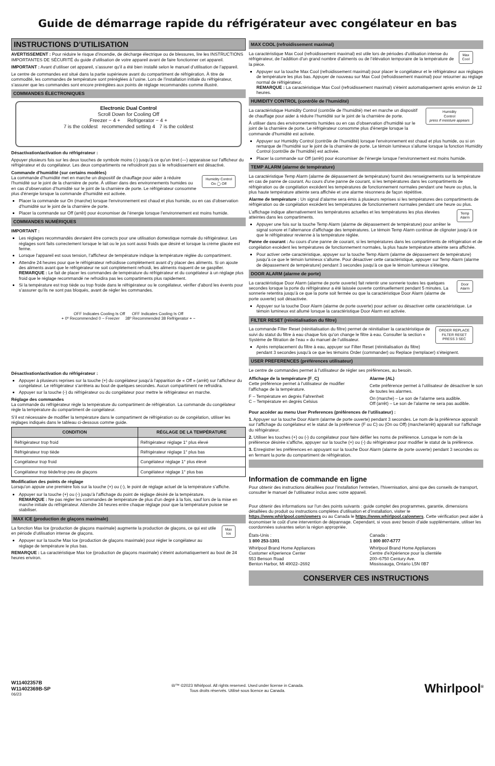Guide de démarrage rapide du réfrigérateur avec congélateur en bas
INSTRUCTIONS D’UTILISATION
AVERTISSEMENT : Pour réduire le risque d’incendie, de décharge électrique ou de blessures, lire les INSTRUCTIONS IMPORTANTES DE SÉCURITÉ du guide d’utilisation de votre appareil avant de faire fonctionner cet appareil.
IMPORTANT : Avant d’utiliser cet appareil, s’assurer qu’il a été bien installé selon le manuel d’utilisation de l’appareil.
Le centre de commandes est situé dans la partie supérieure avant du compartiment de réfrigération. À titre de commodité, les commandes de température sont préréglées à l’usine. Lors de l’installation initiale du réfrigérateur, s’assurer que les commandes sont encore préréglées aux points de réglage recommandés comme illustré.
COMMANDES ÉLECTRONIQUES
Electronic Dual Control
Scroll Down for Cooling Off
Freezer − 4 + Refrigerator − 4 +
7 is the coldest recommended setting 4 7 is the coldest
Désactivation/activation du réfrigérateur :
Appuyer plusieurs fois sur les deux touches de symbole moins (-) jusqu’à ce qu’un tiret (—) apparaisse sur l’afficheur du réfrigérateur et du congélateur. Les deux compartiments ne refroidiront pas si le refroidissement est désactivé.
Commande d’humidité (sur certains modèles)
Humidity Control
On ◯ Off La commande d’humidité met en marche un dispositif de chauffage pour aider à réduire l’humidité sur le joint de la charnière de porte. À utiliser dans des environnements humides ou en cas d’observation d’humidité sur le joint de la charnière de porte. Le réfrigérateur consomme plus d’énergie lorsque la commande d’humidité est activée.
Placer la commande sur On (marche) lorsque l’environnement est chaud et plus humide, ou en cas d’observation d’humidité sur le joint de la charnière de porte.
Placer la commande sur Off (arrêt) pour économiser de l’énergie lorsque l’environnement est moins humide.
COMMANDES NUMÉRIQUES
IMPORTANT :
Les réglages recommandés devraient être corrects pour une utilisation domestique normale du réfrigérateur. Les réglages sont faits correctement lorsque le lait ou le jus sont aussi froids que désiré et lorsque la crème glacée est ferme.
Lorsque l’appareil est sous tension, l’afficheur de température indique la température réglée du compartiment.
Attendre 24 heures pour que le réfrigérateur refroidisse complètement avant d’y placer des aliments. Si on ajoute des aliments avant que le réfrigérateur ne soit complètement refroidi, les aliments risquent de se gaspiller.
REMARQUE : Le fait de placer les commandes de température du réfrigérateur et du congélateur à un réglage plus froid que le réglage recommandé ne refroidira pas les compartiments plus rapidement.
Si la température est trop tiède ou trop froide dans le réfrigérateur ou le congélateur, vérifier d’abord les évents pour s’assurer qu’ils ne sont pas bloqués, avant de régler les commandes.
OFF Indicates Cooling Is Off OFF Indicates Cooling Is Off
+ 0º Recommended 0 − Freezer 38º Recommended 38 Refrigerator + −
Désactivation/activation du réfrigérateur :
Appuyer à plusieurs reprises sur la touche (+) du congélateur jusqu’à l’apparition de « Off » (arrêt) sur l’afficheur du congélateur. Le réfrigérateur s’arrêtera au bout de quelques secondes. Aucun compartiment ne refroidira.
Appuyer sur la touche (-) du réfrigérateur ou du congélateur pour mettre le réfrigérateur en marche.
Réglage des commandes
La commande du réfrigérateur règle la température du compartiment de réfrigération. La commande du congélateur règle la température du compartiment de congélateur.
S’il est nécessaire de modifier la température dans le compartiment de réfrigération ou de congélation, utiliser les réglages indiqués dans le tableau ci-dessous comme guide.
| CONDITION | RÉGLAGE DE LA TEMPÉRATURE |
| --- | --- |
| Réfrigérateur trop froid | Réfrigérateur réglage 1° plus élevé |
| Réfrigérateur trop tiède | Réfrigérateur réglage 1° plus bas |
| Congélateur trop froid | Congélateur réglage 1° plus élevé |
| Congélateur trop tiède/trop peu de glaçons | Congélateur réglage 1° plus bas |
Modification des points de réglage
Lorsqu’on appuie une première fois sur la touche (+) ou (-), le point de réglage actuel de la température s’affiche.
Appuyer sur la touche (+) ou (-) jusqu’à l’affichage du point de réglage désiré de la température.
REMARQUE : Ne pas régler les commandes de température de plus d’un degré à la fois, sauf lors de la mise en marche initiale du réfrigérateur. Attendre 24 heures entre chaque réglage pour que la température puisse se stabiliser.
MAX ICE (production de glaçons maximale)
Max
Ice La fonction Max Ice (production de glaçons maximale) augmente la production de glaçons, ce qui est utile en période d’utilisation intense de glaçons.
Appuyer sur la touche Max Ice (production de glaçons maximale) pour régler le congélateur au réglage de température le plus bas.
REMARQUE : La caractéristique Max Ice (production de glaçons maximale) s’éteint automatiquement au bout de 24 heures environ.
MAX COOL (refroidissement maximal)
Max
Cool La caractéristique Max Cool (refroidissement maximal) est utile lors de périodes d’utilisation intense du réfrigérateur, de l’addition d’un grand nombre d’aliments ou de l’élévation temporaire de la température de la pièce.
Appuyer sur la touche Max Cool (refroidissement maximal) pour placer le congélateur et le réfrigérateur aux réglages de température les plus bas. Appuyer de nouveau sur Max Cool (refroidissement maximal) pour retourner au réglage normal de réfrigérateur.
REMARQUE : La caractéristique Max Cool (refroidissement maximal) s’éteint automatiquement après environ de 12 heures.
HUMIDITY CONTROL (contrôle de l’humidité)
Humidity
Control
press if moisture appears La caractéristique Humidity Control (contrôle de l’humidité) met en marche un dispositif de chauffage pour aider à réduire l’humidité sur le joint de la charnière de porte.
À utiliser dans des environnements humides ou en cas d’observation d’humidité sur le joint de la charnière de porte. Le réfrigérateur consomme plus d’énergie lorsque la commande d’humidité est activée.
Appuyer sur Humidity Control (contrôle de l’humidité) lorsque l’environnement est chaud et plus humide, ou si on remarque de l’humidité sur le joint de la charnière de porte. Le témoin lumineux s’allume lorsque la fonction Humidity Control (contrôle de l’humidité) est activée.
Placer la commande sur Off (arrêt) pour économiser de l’énergie lorsque l’environnement est moins humide.
TEMP ALARM (alarme de température)
La caractéristique Temp Alarm (alarme de dépassement de température) fournit des renseignements sur la température en cas de panne de courant. Au cours d’une panne de courant, si les températures dans les compartiments de réfrigération ou de congélation excèdent les températures de fonctionnement normales pendant une heure ou plus, la plus haute température atteinte sera affichée et une alarme résonnera de façon répétitive.
Alarme de température : Un signal d’alarme sera émis à plusieurs reprises si les températures des compartiments de réfrigération ou de congélation excèdent les températures de fonctionnement normales pendant une heure ou plus.
Temp
Alarm L’affichage indique alternativement les températures actuelles et les températures les plus élevées atteintes dans les compartiments.
Appuyer une fois sur la touche Temp Alarm (alarme de dépassement de température) pour arrêter le signal sonore et l’alternance d’affichage des températures. Le témoin Temp Alarm continue de clignoter jusqu’à ce que le réfrigérateur revienne à la température réglée.
Panne de courant : Au cours d’une panne de courant, si les températures dans les compartiments de réfrigération et de congélation excèdent les températures de fonctionnement normales, la plus haute température atteinte sera affichée.
Pour activer cette caractéristique, appuyer sur la touche Temp Alarm (alarme de dépassement de température) jusqu’à ce que le témoin lumineux s’allume. Pour désactiver cette caractéristique, appuyer sur Temp Alarm (alarme de dépassement de température) pendant 3 secondes jusqu’à ce que le témoin lumineux s’éteigne.
DOOR ALARM (alarme de porte)
Door
Alarm La caractéristique Door Alarm (alarme de porte ouverte) fait retentir une sonnerie toutes les quelques secondes lorsque la porte du réfrigérateur a été laissée ouverte continuellement pendant 5 minutes. La sonnerie retentira jusqu’à ce que la porte soit fermée ou que la caractéristique Door Alarm (alarme de porte ouverte) soit désactivée.
Appuyer sur la touche Door Alarm (alarme de porte ouverte) pour activer ou désactiver cette caractéristique. Le témoin lumineux est allumé lorsque la caractéristique Door Alarm est activée.
FILTER RESET (réinitialisation du filtre)
ORDER REPLACE
FILTER RESET
PRESS 3 SEC La commande Filter Reset (réinitialisation du filtre) permet de réinitialiser la caractéristique de suivi du statut du filtre à eau chaque fois qu’on change le filtre à eau. Consulter la section « Système de filtration de l’eau » du manuel de l’utilisateur.
Après remplacement du filtre à eau, appuyer sur Filter Reset (réinitialisation du filtre) pendant 3 secondes jusqu’à ce que les témoins Order (commander) ou Replace (remplacer) s’éteignent.
USER PREFERENCES (préférences utilisateur)
Le centre de commandes permet à l’utilisateur de régler ses préférences, au besoin.
Affichage de la température (F_C)
Cette préférence permet à l’utilisateur de modifier l’affichage de la température.
F – Température en degrés Fahrenheit
C – Température en degrés Celsius
Alarme (AL)
Cette préférence permet à l’utilisateur de désactiver le son de toutes les alarmes.
On (marche) – Le son de l’alarme sera audible.
Off (arrêt) – Le son de l’alarme ne sera pas audible.
Pour accéder au menu User Preferences (préférences de l’utilisateur) :
1. Appuyer sur la touche Door Alarm (alarme de porte ouverte) pendant 3 secondes. Le nom de la préférence apparaît sur l’affichage du congélateur et le statut de la préférence (F ou C) ou (On ou Off) (marche/arrêt) apparaît sur l’affichage du réfrigérateur.
2. Utiliser les touches (+) ou (-) du congélateur pour faire défiler les noms de préférence. Lorsque le nom de la préférence désirée s’affiche, appuyer sur la touche (+) ou (-) du réfrigérateur pour modifier le statut de la préférence.
3. Enregistrer les préférences en appuyant sur la touche Door Alarm (alarme de porte ouverte) pendant 3 secondes ou en fermant la porte du compartiment de réfrigération.
Information de commande en ligne
Pour obtenir des instructions détaillées pour l’installation l’entretien, l’hivernisation, ainsi que des conseils de transport, consulter le manuel de l’utilisateur inclus avec votre appareil.
Pour obtenir des informations sur l’un des points suivants : guide complet des programmes, garantie, dimensions détaillées du produit ou instructions complètes d’utilisation et d’installation, visiter le https://www.whirlpool.com/owners ou au Canada le https://www.whirlpool.ca/owners. Cette vérification peut aider à économiser le coût d’une intervention de dépannage. Cependant, si vous avez besoin d’aide supplémentaire, utiliser les coordonnées suivantes selon la région appropriée.
États-Unis :
1 800 253-1301
Whirlpool Brand Home Appliances
Customer eXperience Center
553 Benson Road
Benton Harbor, MI 49022–2692
Canada :
1 800 807-6777
Whirlpool Brand Home Appliances
Centre d’eXpérience pour la clientèle
200–6750 Century Ave.
Mississauga, Ontario L5N 0B7
CONSERVER CES INSTRUCTIONS
W11402357B
W11402369B-SP
06/23
®/™ ©2023 Whirlpool. All rights reserved. Used under license in Canada.
Tous droits réservés. Utilisé sous licence au Canada.
Whirlpool<sup>®</sup>